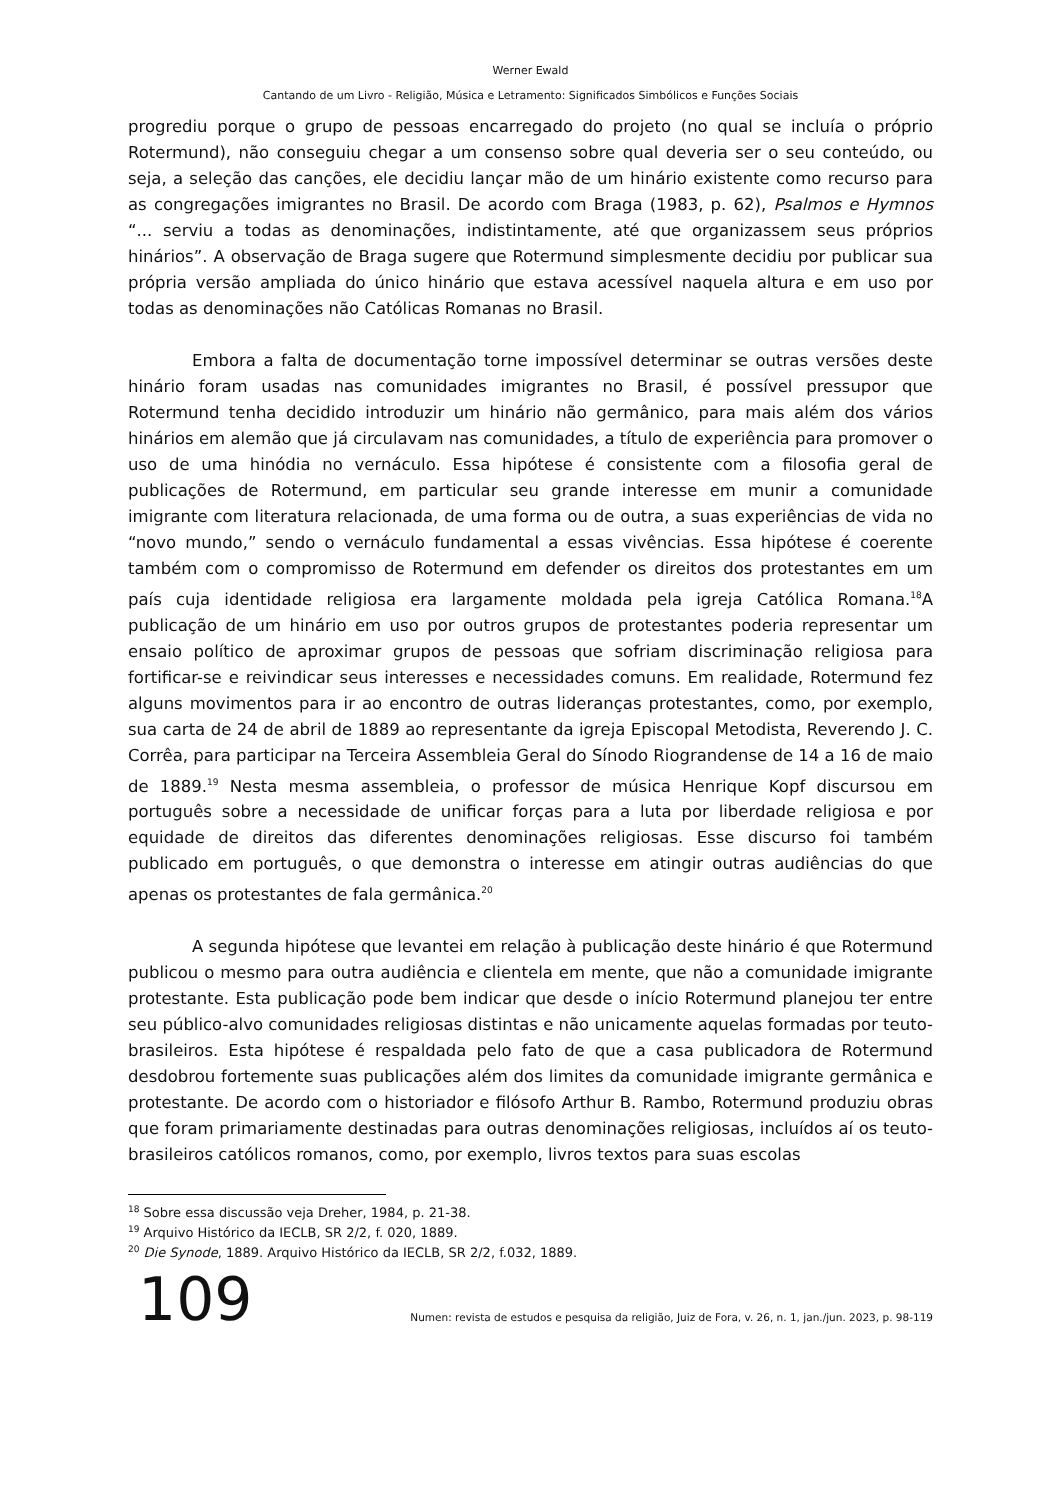Werner Ewald
Cantando de um Livro - Religião, Música e Letramento: Significados Simbólicos e Funções Sociais
progrediu porque o grupo de pessoas encarregado do projeto (no qual se incluía o próprio Rotermund), não conseguiu chegar a um consenso sobre qual deveria ser o seu conteúdo, ou seja, a seleção das canções, ele decidiu lançar mão de um hinário existente como recurso para as congregações imigrantes no Brasil. De acordo com Braga (1983, p. 62), Psalmos e Hymnos “... serviu a todas as denominações, indistintamente, até que organizassem seus próprios hinários”. A observação de Braga sugere que Rotermund simplesmente decidiu por publicar sua própria versão ampliada do único hinário que estava acessível naquela altura e em uso por todas as denominações não Católicas Romanas no Brasil.
Embora a falta de documentação torne impossível determinar se outras versões deste hinário foram usadas nas comunidades imigrantes no Brasil, é possível pressupor que Rotermund tenha decidido introduzir um hinário não germânico, para mais além dos vários hinários em alemão que já circulavam nas comunidades, a título de experiência para promover o uso de uma hinódia no vernáculo. Essa hipótese é consistente com a filosofia geral de publicações de Rotermund, em particular seu grande interesse em munir a comunidade imigrante com literatura relacionada, de uma forma ou de outra, a suas experiências de vida no “novo mundo,” sendo o vernáculo fundamental a essas vivências. Essa hipótese é coerente também com o compromisso de Rotermund em defender os direitos dos protestantes em um país cuja identidade religiosa era largamente moldada pela igreja Católica Romana.<sup>18</sup>A publicação de um hinário em uso por outros grupos de protestantes poderia representar um ensaio político de aproximar grupos de pessoas que sofriam discriminação religiosa para fortificar-se e reivindicar seus interesses e necessidades comuns. Em realidade, Rotermund fez alguns movimentos para ir ao encontro de outras lideranças protestantes, como, por exemplo, sua carta de 24 de abril de 1889 ao representante da igreja Episcopal Metodista, Reverendo J. C. Corrêa, para participar na Terceira Assembleia Geral do Sínodo Riograndense de 14 a 16 de maio de 1889.<sup>19</sup> Nesta mesma assembleia, o professor de música Henrique Kopf discursou em português sobre a necessidade de unificar forças para a luta por liberdade religiosa e por equidade de direitos das diferentes denominações religiosas. Esse discurso foi também publicado em português, o que demonstra o interesse em atingir outras audiências do que apenas os protestantes de fala germânica.<sup>20</sup>
A segunda hipótese que levantei em relação à publicação deste hinário é que Rotermund publicou o mesmo para outra audiência e clientela em mente, que não a comunidade imigrante protestante. Esta publicação pode bem indicar que desde o início Rotermund planejou ter entre seu público-alvo comunidades religiosas distintas e não unicamente aquelas formadas por teuto-brasileiros. Esta hipótese é respaldada pelo fato de que a casa publicadora de Rotermund desdobrou fortemente suas publicações além dos limites da comunidade imigrante germânica e protestante. De acordo com o historiador e filósofo Arthur B. Rambo, Rotermund produziu obras que foram primariamente destinadas para outras denominações religiosas, incluídos aí os teuto-brasileiros católicos romanos, como, por exemplo, livros textos para suas escolas
<sup>18</sup> Sobre essa discussão veja Dreher, 1984, p. 21-38.
<sup>19</sup> Arquivo Histórico da IECLB, SR 2/2, f. 020, 1889.
<sup>20</sup> Die Synode, 1889. Arquivo Histórico da IECLB, SR 2/2, f.032, 1889.
109
Numen: revista de estudos e pesquisa da religião, Juiz de Fora, v. 26, n. 1, jan./jun. 2023, p. 98-119